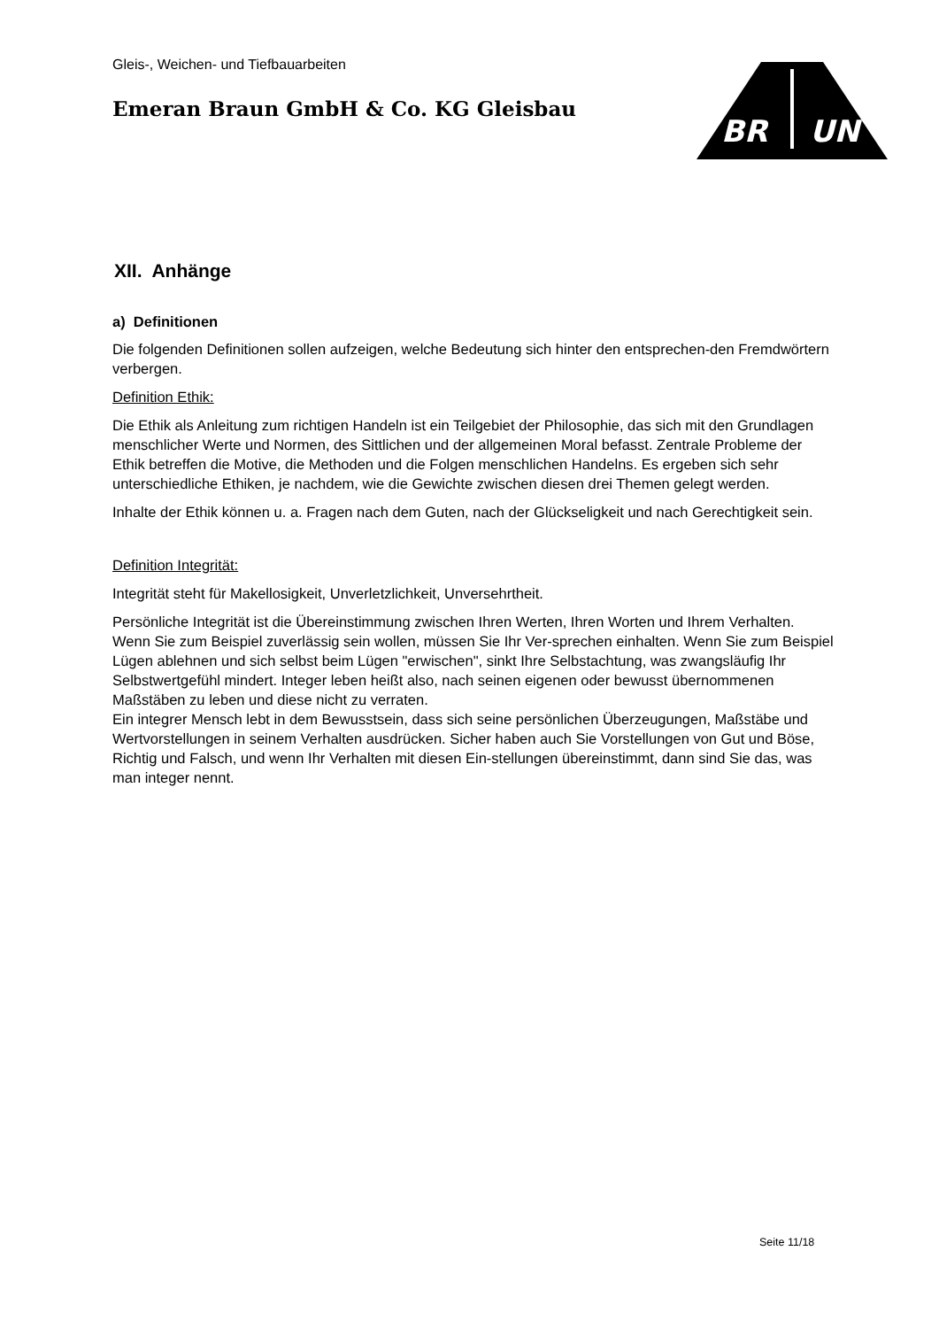BR
UN
Gleis-, Weichen- und Tiefbauarbeiten
Emeran Braun GmbH & Co. KG Gleisbau
XII. Anhänge
a) Definitionen
Die folgenden Definitionen sollen aufzeigen, welche Bedeutung sich hinter den entsprechen-den Fremdwörtern verbergen.
Definition Ethik:
Die Ethik als Anleitung zum richtigen Handeln ist ein Teilgebiet der Philosophie, das sich mit den Grundlagen menschlicher Werte und Normen, des Sittlichen und der allgemeinen Moral befasst. Zentrale Probleme der Ethik betreffen die Motive, die Methoden und die Folgen menschlichen Handelns. Es ergeben sich sehr unterschiedliche Ethiken, je nachdem, wie die Gewichte zwischen diesen drei Themen gelegt werden.
Inhalte der Ethik können u. a. Fragen nach dem Guten, nach der Glückseligkeit und nach Gerechtigkeit sein.
Definition Integrität:
Integrität steht für Makellosigkeit, Unverletzlichkeit, Unversehrtheit.
Persönliche Integrität ist die Übereinstimmung zwischen Ihren Werten, Ihren Worten und Ihrem Verhalten. Wenn Sie zum Beispiel zuverlässig sein wollen, müssen Sie Ihr Ver-sprechen einhalten. Wenn Sie zum Beispiel Lügen ablehnen und sich selbst beim Lügen "erwischen", sinkt Ihre Selbstachtung, was zwangsläufig Ihr Selbstwertgefühl mindert. Integer leben heißt also, nach seinen eigenen oder bewusst übernommenen Maßstäben zu leben und diese nicht zu verraten.
Ein integrer Mensch lebt in dem Bewusstsein, dass sich seine persönlichen Überzeugungen, Maßstäbe und Wertvorstellungen in seinem Verhalten ausdrücken. Sicher haben auch Sie Vorstellungen von Gut und Böse, Richtig und Falsch, und wenn Ihr Verhalten mit diesen Ein-stellungen übereinstimmt, dann sind Sie das, was man integer nennt.
Seite 11/18